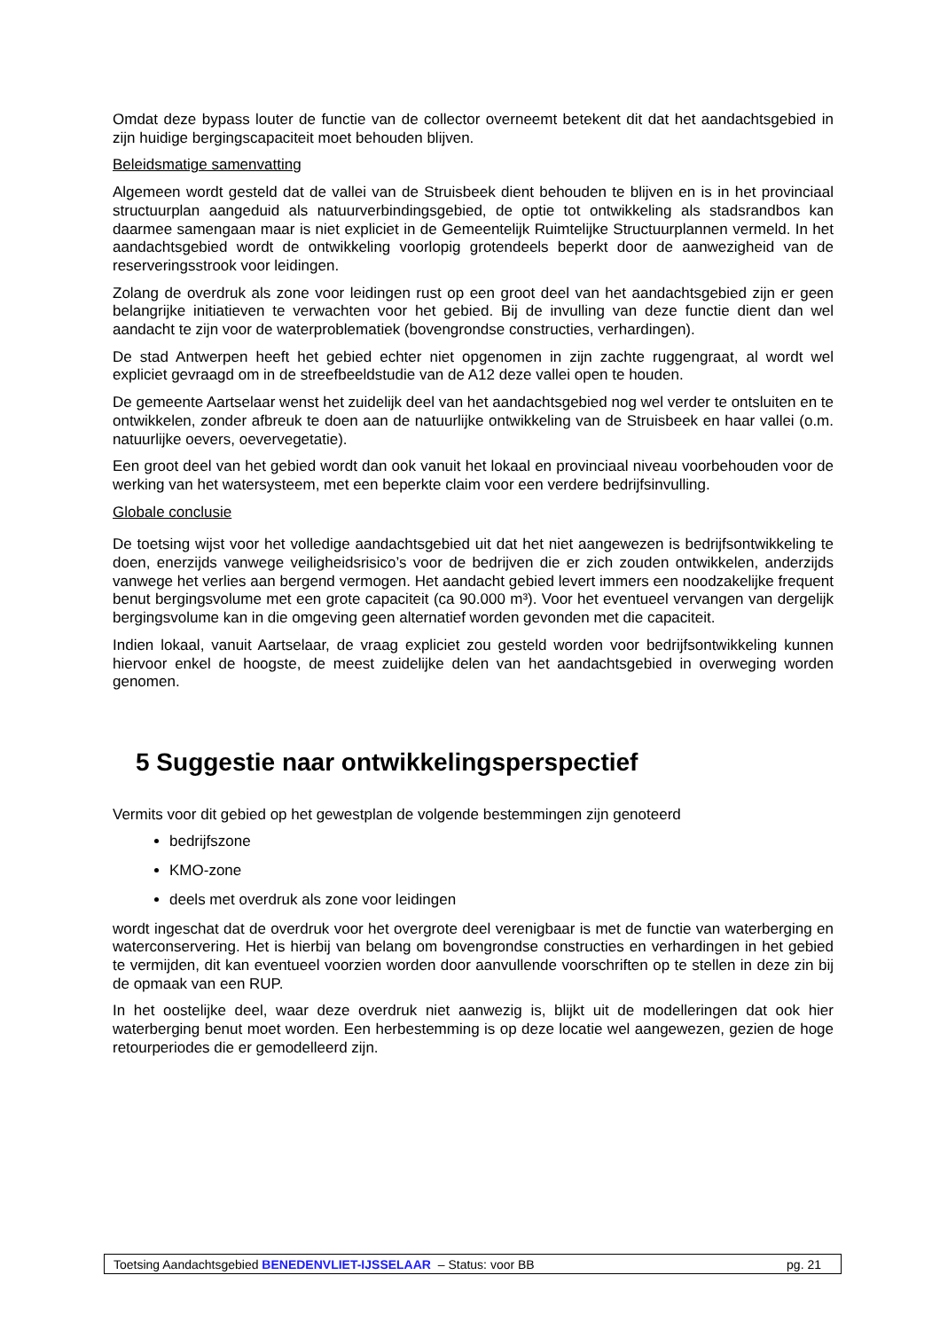Omdat deze bypass louter de functie van de collector overneemt betekent dit dat het aandachtsgebied in zijn huidige bergingscapaciteit moet behouden blijven.
Beleidsmatige samenvatting
Algemeen wordt gesteld dat de vallei van de Struisbeek dient behouden te blijven en is in het provinciaal structuurplan aangeduid als natuurverbindingsgebied, de optie tot ontwikkeling als stadsrandbos kan daarmee samengaan maar is niet expliciet in de Gemeentelijk Ruimtelijke Structuurplannen vermeld. In het aandachtsgebied wordt de ontwikkeling voorlopig grotendeels beperkt door de aanwezigheid van de reserveringsstrook voor leidingen.
Zolang de overdruk als zone voor leidingen rust op een groot deel van het aandachtsgebied zijn er geen belangrijke initiatieven te verwachten voor het gebied. Bij de invulling van deze functie dient dan wel aandacht te zijn voor de waterproblematiek (bovengrondse constructies, verhardingen).
De stad Antwerpen heeft het gebied echter niet opgenomen in zijn zachte ruggengraat, al wordt wel expliciet gevraagd om in de streefbeeldstudie van de A12 deze vallei open te houden.
De gemeente Aartselaar wenst het zuidelijk deel van het aandachtsgebied nog wel verder te ontsluiten en te ontwikkelen, zonder afbreuk te doen aan de natuurlijke ontwikkeling van de Struisbeek en haar vallei (o.m. natuurlijke oevers, oevervegetatie).
Een groot deel van het gebied wordt dan ook vanuit het lokaal en provinciaal niveau voorbehouden voor de werking van het watersysteem, met een beperkte claim voor een verdere bedrijfsinvulling.
Globale conclusie
De toetsing wijst voor het volledige aandachtsgebied uit dat het niet aangewezen is bedrijfsontwikkeling te doen, enerzijds vanwege veiligheidsrisico’s voor de bedrijven die er zich zouden ontwikkelen, anderzijds vanwege het verlies aan bergend vermogen. Het aandacht gebied levert immers een noodzakelijke frequent benut bergingsvolume met een grote capaciteit (ca 90.000 m³). Voor het eventueel vervangen van dergelijk bergingsvolume kan in die omgeving geen alternatief worden gevonden met die capaciteit.
Indien lokaal, vanuit Aartselaar, de vraag expliciet zou gesteld worden voor bedrijfsontwikkeling kunnen hiervoor enkel de hoogste, de meest zuidelijke delen van het aandachtsgebied in overweging worden genomen.
5 Suggestie naar ontwikkelingsperspectief
Vermits voor dit gebied op het gewestplan de volgende bestemmingen zijn genoteerd
bedrijfszone
KMO-zone
deels met overdruk als zone voor leidingen
wordt ingeschat dat de overdruk voor het overgrote deel verenigbaar is met de functie van waterberging en waterconservering. Het is hierbij van belang om bovengrondse constructies en verhardingen in het gebied te vermijden, dit kan eventueel voorzien worden door aanvullende voorschriften op te stellen in deze zin bij de opmaak van een RUP.
In het oostelijke deel, waar deze overdruk niet aanwezig is, blijkt uit de modelleringen dat ook hier waterberging benut moet worden. Een herbestemming is op deze locatie wel aangewezen, gezien de hoge retourperiodes die er gemodelleerd zijn.
Toetsing Aandachtsgebied BENEDENVLIET-IJSSELAAR – Status: voor BB pg. 21